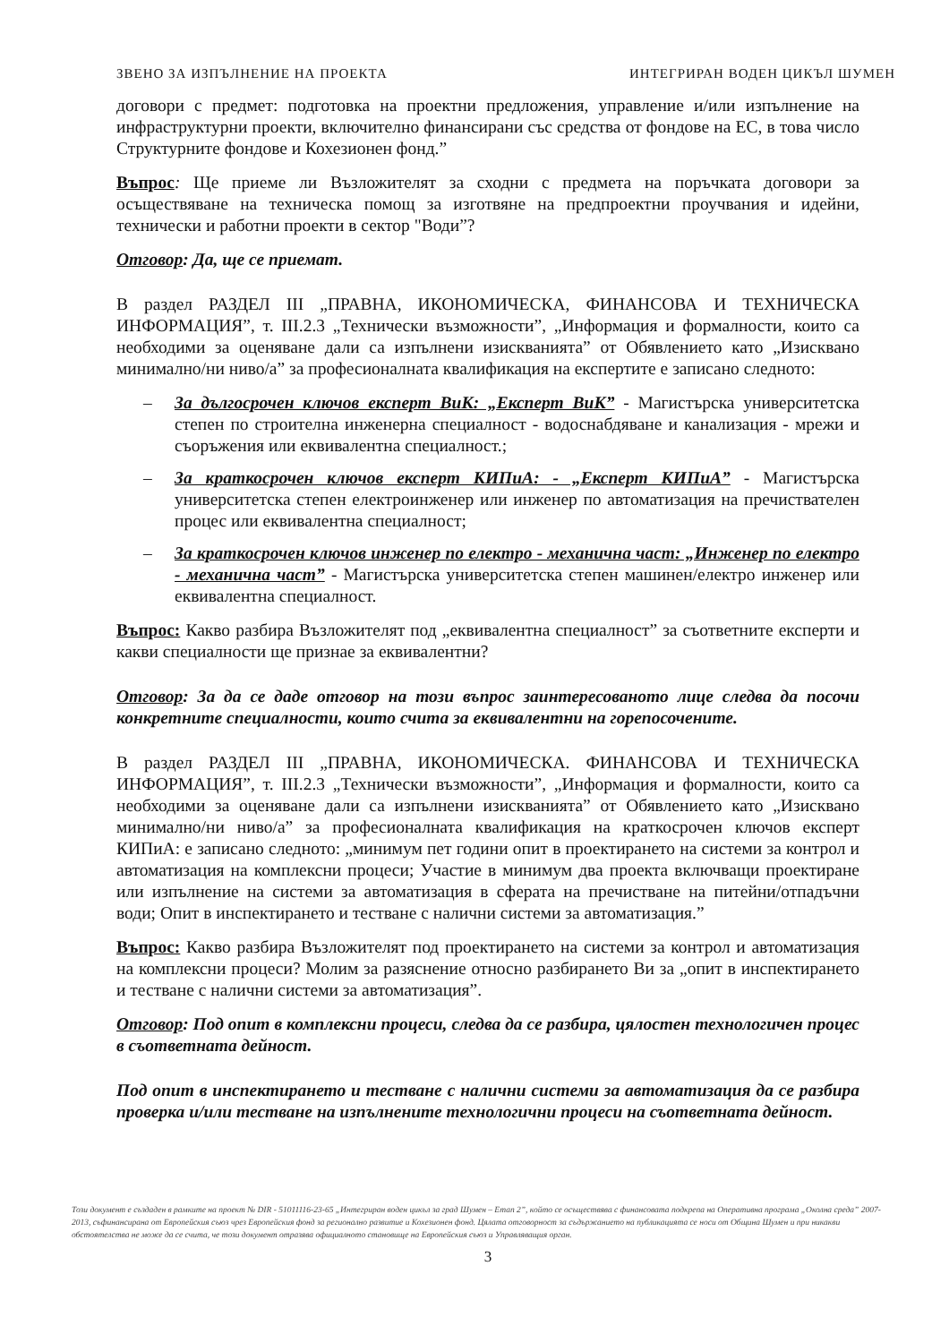ЗВЕНО ЗА ИЗПЪЛНЕНИЕ НА ПРОЕКТА ИНТЕГРИРАН ВОДЕН ЦИКЪЛ ШУМЕН
договори с предмет: подготовка на проектни предложения, управление и/или изпълнение на инфраструктурни проекти, включително финансирани със средства от фондове на ЕС, в това число Структурните фондове и Кохезионен фонд.”
Въпрос: Ще приеме ли Възложителят за сходни с предмета на поръчката договори за осъществяване на техническа помощ за изготвяне на предпроектни проучвания и идейни, технически и работни проекти в сектор "Води”?
Отговор: Да, ще се приемат.
В раздел РАЗДЕЛ III „ПРАВНА, ИКОНОМИЧЕСКА, ФИНАНСОВА И ТЕХНИЧЕСКА ИНФОРМАЦИЯ”, т. III.2.3 „Технически възможности”, „Информация и формалности, които са необходими за оценяване дали са изпълнени изискванията” от Обявлението като „Изисквано минимално/ни ниво/а” за професионалната квалификация на експертите е записано следното:
– За дългосрочен ключов експерт ВиК: „Експерт ВиК” - Магистърска университетска степен по строителна инженерна специалност - водоснабдяване и канализация - мрежи и съоръжения или еквивалентна специалност.;
– За краткосрочен ключов експерт КИПиА: - „Експерт КИПиА” - Магистърска университетска степен електроинженер или инженер по автоматизация на пречиствателен процес или еквивалентна специалност;
– За краткосрочен ключов инженер по електро - механична част: „Инженер по електро - механична част” - Магистърска университетска степен машинен/електро инженер или еквивалентна специалност.
Въпрос: Какво разбира Възложителят под „еквивалентна специалност” за съответните експерти и какви специалности ще признае за еквивалентни?
Отговор: За да се даде отговор на този въпрос заинтересованото лице следва да посочи конкретните специалности, които счита за еквивалентни на горепосочените.
В раздел РАЗДЕЛ III „ПРАВНА, ИКОНОМИЧЕСКА. ФИНАНСОВА И ТЕХНИЧЕСКА ИНФОРМАЦИЯ”, т. III.2.3 „Технически възможности”, „Информация и формалности, които са необходими за оценяване дали са изпълнени изискванията” от Обявлението като „Изисквано минимално/ни ниво/а” за професионалната квалификация на краткосрочен ключов експерт КИПиА: е записано следното: „минимум пет години опит в проектирането на системи за контрол и автоматизация на комплексни процеси; Участие в минимум два проекта включващи проектиране или изпълнение на системи за автоматизация в сферата на пречистване на питейни/отпадъчни води; Опит в инспектирането и тестване с налични системи за автоматизация.”
Въпрос: Какво разбира Възложителят под проектирането на системи за контрол и автоматизация на комплексни процеси? Молим за разяснение относно разбирането Ви за „опит в инспектирането и тестване с налични системи за автоматизация”.
Отговор: Под опит в комплексни процеси, следва да се разбира, цялостен технологичен процес в съответната дейност.
Под опит в инспектирането и тестване с налични системи за автоматизация да се разбира проверка и/или тестване на изпълнените технологични процеси на съответната дейност.
Този документ е създаден в рамките на проект № DIR - 51011116-23-65 „Интегриран воден цикъл за град Шумен – Етап 2”, който се осъществява с финансовата подкрепа на Оперативна програма „Околна среда” 2007-2013, съфинансирана от Европейския съюз чрез Европейския фонд за регионално развитие и Кохезионен фонд. Цялата отговорност за съдържанието на публикацията се носи от Община Шумен и при никакви обстоятелства не може да се счита, че този документ отразява официалното становище на Европейския съюз и Управляващия орган.
3